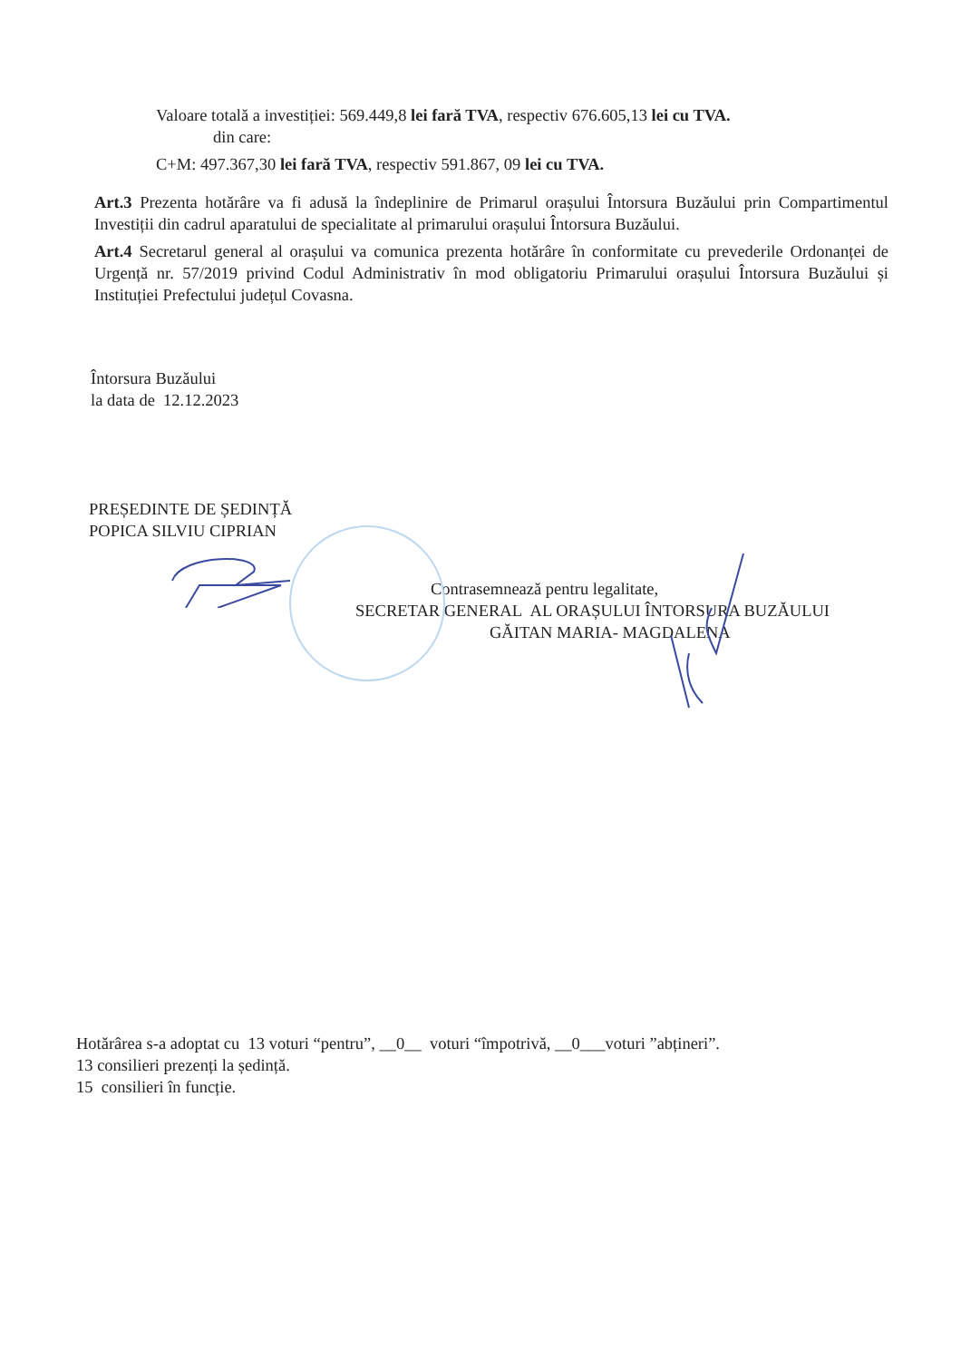Valoare totală a investiției: 569.449,8 lei fară TVA, respectiv 676.605,13 lei cu TVA.
din care:
C+M: 497.367,30 lei fară TVA, respectiv 591.867, 09 lei cu TVA.
Art.3 Prezenta hotărâre va fi adusă la îndeplinire de Primarul orașului Întorsura Buzăului prin Compartimentul Investiții din cadrul aparatului de specialitate al primarului orașului Întorsura Buzăului.
Art.4 Secretarul general al orașului va comunica prezenta hotărâre în conformitate cu prevederile Ordonanței de Urgență nr. 57/2019 privind Codul Administrativ în mod obligatoriu Primarului orașului Întorsura Buzăului și Instituției Prefectului județul Covasna.
Întorsura Buzăului
la data de 12.12.2023
PREȘEDINTE DE ȘEDINȚĂ
POPICA SILVIU CIPRIAN
Contrasemnează pentru legalitate,
SECRETAR GENERAL AL ORAȘULUI ÎNTORSURA BUZĂULUI
GĂITAN MARIA- MAGDALENA
Hotărârea s-a adoptat cu 13 voturi “pentru”, __0__ voturi “împotrivă, __0___voturi ”abțineri”.
13 consilieri prezenți la ședință.
15 consilieri în funcție.